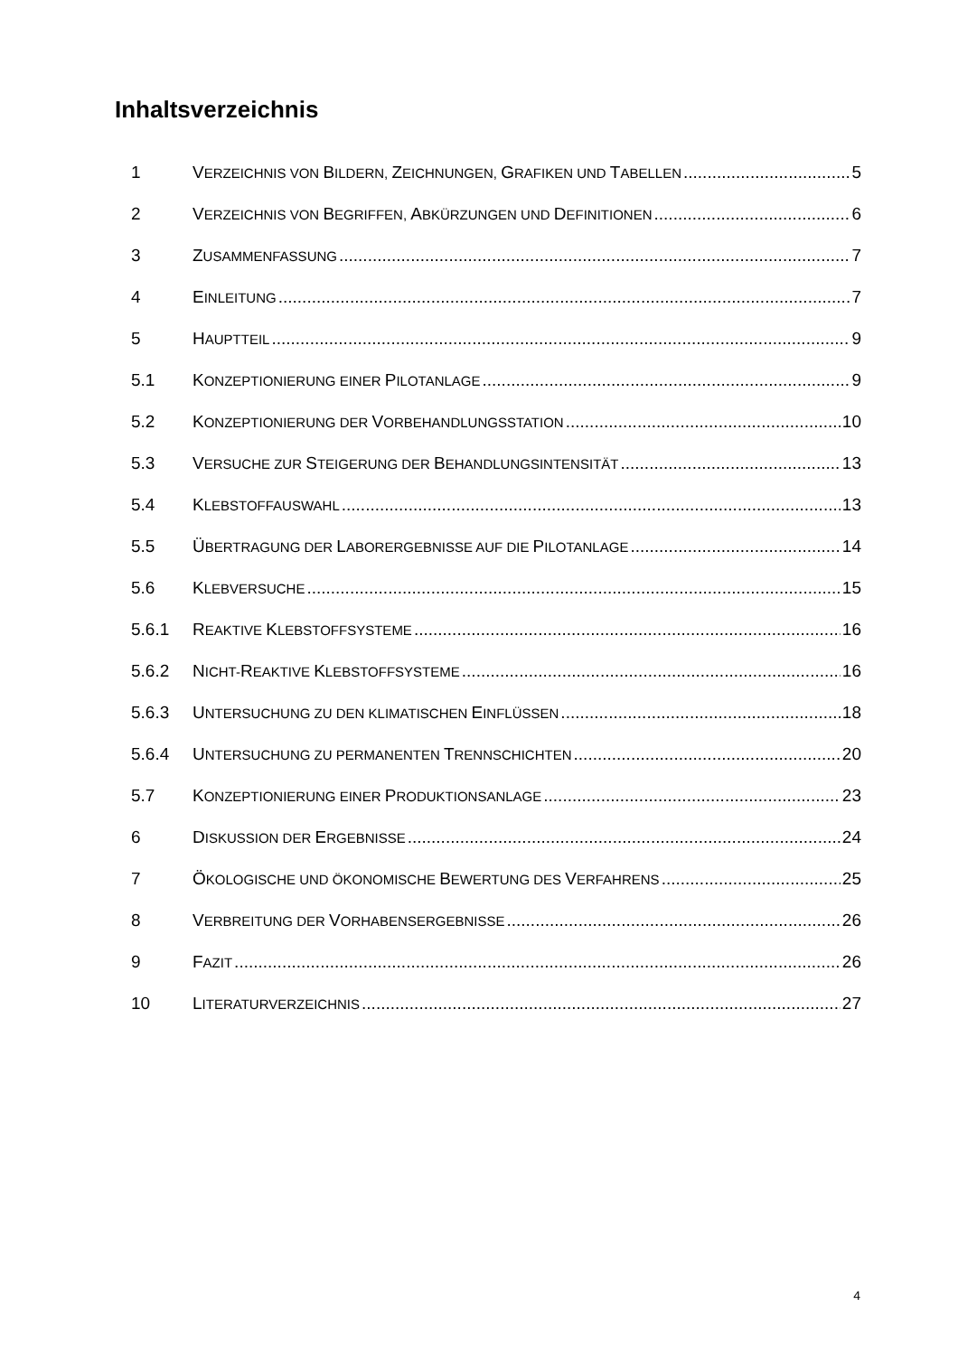Inhaltsverzeichnis
1 VERZEICHNIS VON BILDERN, ZEICHNUNGEN, GRAFIKEN UND TABELLEN 5
2 VERZEICHNIS VON BEGRIFFEN, ABKÜRZUNGEN UND DEFINITIONEN 6
3 ZUSAMMENFASSUNG 7
4 EINLEITUNG 7
5 HAUPTTEIL 9
5.1 KONZEPTIONIERUNG EINER PILOTANLAGE 9
5.2 KONZEPTIONIERUNG DER VORBEHANDLUNGSSTATION 10
5.3 VERSUCHE ZUR STEIGERUNG DER BEHANDLUNGSINTENSITÄT 13
5.4 KLEBSTOFFAUSWAHL 13
5.5 ÜBERTRAGUNG DER LABORERGEBNISSE AUF DIE PILOTANLAGE 14
5.6 KLEBVERSUCHE 15
5.6.1 REAKTIVE KLEBSTOFFSYSTEME 16
5.6.2 NICHT-REAKTIVE KLEBSTOFFSYSTEME 16
5.6.3 UNTERSUCHUNG ZU DEN KLIMATISCHEN EINFLÜSSEN 18
5.6.4 UNTERSUCHUNG ZU PERMANENTEN TRENNSCHICHTEN 20
5.7 KONZEPTIONIERUNG EINER PRODUKTIONSANLAGE 23
6 DISKUSSION DER ERGEBNISSE 24
7 ÖKOLOGISCHE UND ÖKONOMISCHE BEWERTUNG DES VERFAHRENS 25
8 VERBREITUNG DER VORHABENSERGEBNISSE 26
9 FAZIT 26
10 LITERATURVERZEICHNIS 27
4